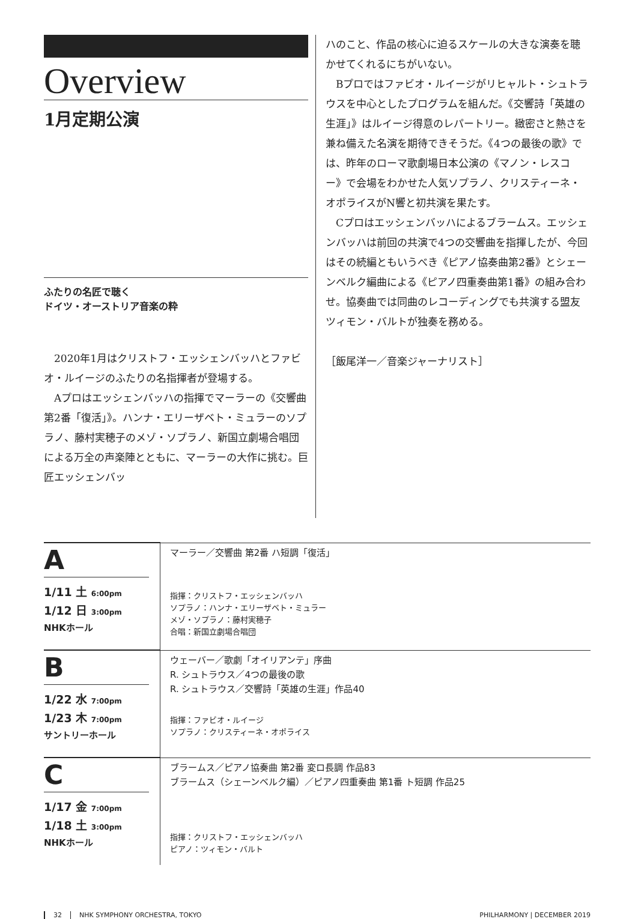Overview
1月定期公演
ふたりの名匠で聴く
ドイツ・オーストリア音楽の粋
2020年1月はクリストフ・エッシェンバッハとファビオ・ルイージのふたりの名指揮者が登場する。
Aプロはエッシェンバッハの指揮でマーラーの《交響曲第2番「復活」》。ハンナ・エリーザベト・ミュラーのソプラノ、藤村実穂子のメゾ・ソプラノ、新国立劇場合唱団による万全の声楽陣とともに、マーラーの大作に挑む。巨匠エッシェンバッ
ハのこと、作品の核心に迫るスケールの大きな演奏を聴かせてくれるにちがいない。
Bプロではファビオ・ルイージがリヒャルト・シュトラウスを中心としたプログラムを組んだ。《交響詩「英雄の生涯」》はルイージ得意のレパートリー。緻密さと熱さを兼ね備えた名演を期待できそうだ。《4つの最後の歌》では、昨年のローマ歌劇場日本公演の《マノン・レスコー》で会場をわかせた人気ソプラノ、クリスティーネ・オポライスがN響と初共演を果たす。
Cプロはエッシェンバッハによるブラームス。エッシェンバッハは前回の共演で4つの交響曲を指揮したが、今回はその続編ともいうべき《ピアノ協奏曲第2番》とシェーンベルク編曲による《ピアノ四重奏曲第1番》の組み合わせ。協奏曲では同曲のレコーディングでも共演する盟友ツィモン・バルトが独奏を務める。
［飯尾洋一／音楽ジャーナリスト］
| A 1/11 土 6:00pm 1/12 日 3:00pm NHKホール | マーラー／交響曲 第2番 ハ短調「復活」 指揮：クリストフ・エッシェンバッハ ソプラノ：ハンナ・エリーザベト・ミュラー メゾ・ソプラノ：藤村実穂子 合唱：新国立劇場合唱団 |
| B 1/22 水 7:00pm 1/23 木 7:00pm サントリーホール | ウェーバー／歌劇「オイリアンテ」序曲 R. シュトラウス／4つの最後の歌 R. シュトラウス／交響詩「英雄の生涯」作品40 指揮：ファビオ・ルイージ ソプラノ：クリスティーネ・オポライス |
| C 1/17 金 7:00pm 1/18 土 3:00pm NHKホール | ブラームス／ピアノ協奏曲 第2番 変ロ長調 作品83 ブラームス（シェーンベルク編）／ピアノ四重奏曲 第1番 ト短調 作品25 指揮：クリストフ・エッシェンバッハ ピアノ：ツィモン・バルト |
32 NHK SYMPHONY ORCHESTRA, TOKYO PHILHARMONY | DECEMBER 2019